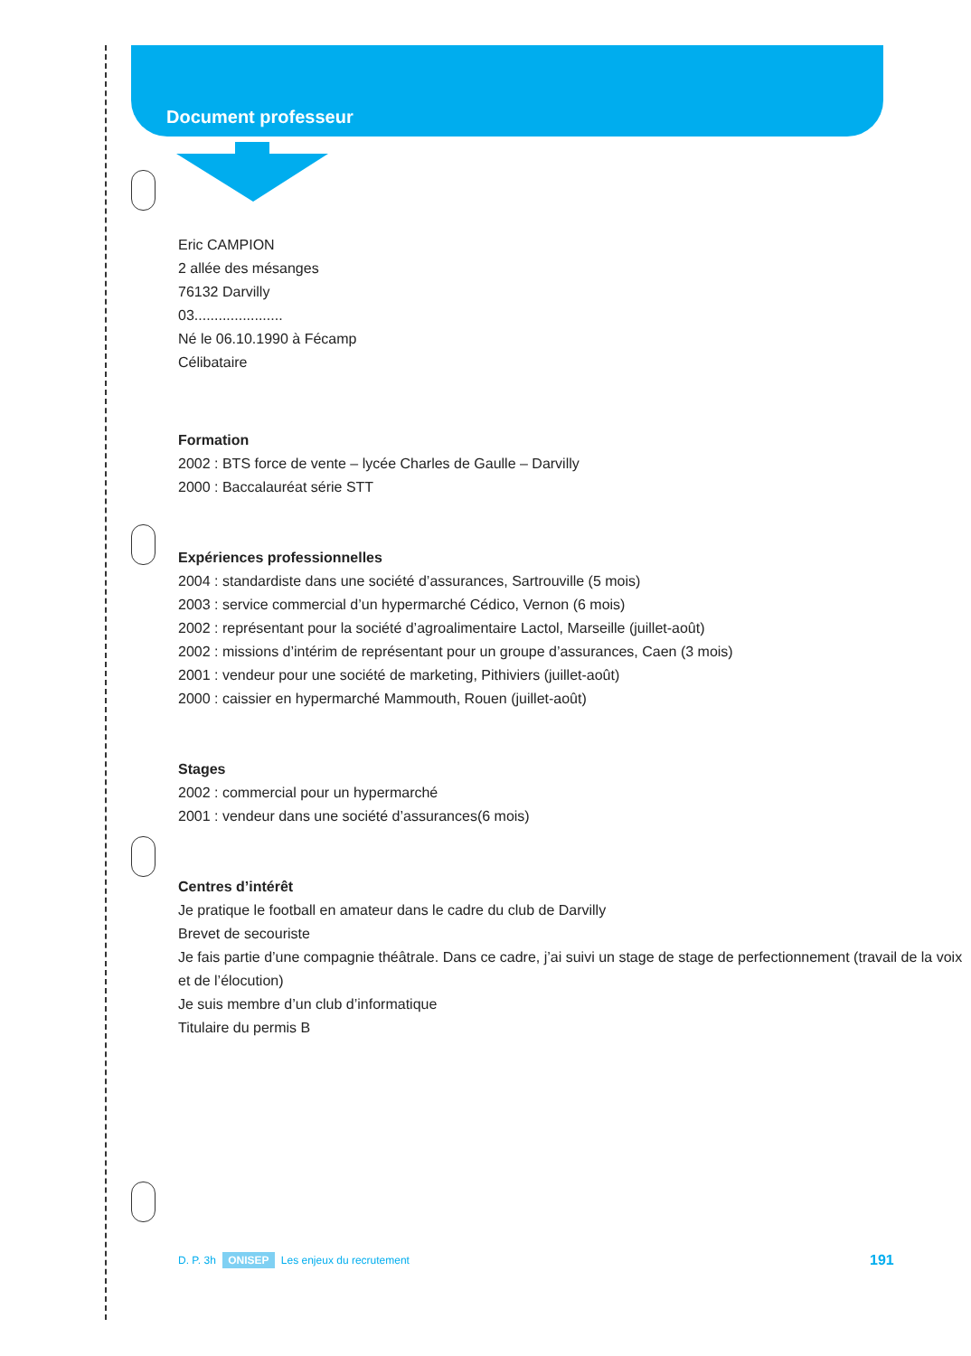Document professeur
Eric CAMPION
2 allée des mésanges
76132 Darvilly
03......................
Né le 06.10.1990 à Fécamp
Célibataire
Formation
2002 : BTS force de vente – lycée Charles de Gaulle – Darvilly
2000 : Baccalauréat série STT
Expériences professionnelles
2004 : standardiste dans une société d’assurances, Sartrouville (5 mois)
2003 : service commercial d’un hypermarché Cédico, Vernon (6 mois)
2002 : représentant pour la société d’agroalimentaire Lactol, Marseille (juillet-août)
2002 : missions d’intérim de représentant pour un groupe d’assurances, Caen (3 mois)
2001 : vendeur pour une société de marketing, Pithiviers (juillet-août)
2000 : caissier en hypermarché Mammouth, Rouen (juillet-août)
Stages
2002 : commercial pour un hypermarché
2001 : vendeur dans une société d’assurances(6 mois)
Centres d’intérêt
Je pratique le football en amateur dans le cadre du club de Darvilly
Brevet de secouriste
Je fais partie d’une compagnie théâtrale. Dans ce cadre, j’ai suivi un stage de stage de perfectionnement (travail de la voix et de l’élocution)
Je suis membre d’un club d’informatique
Titulaire du permis B
D. P. 3h ONISEP Les enjeux du recrutement
191